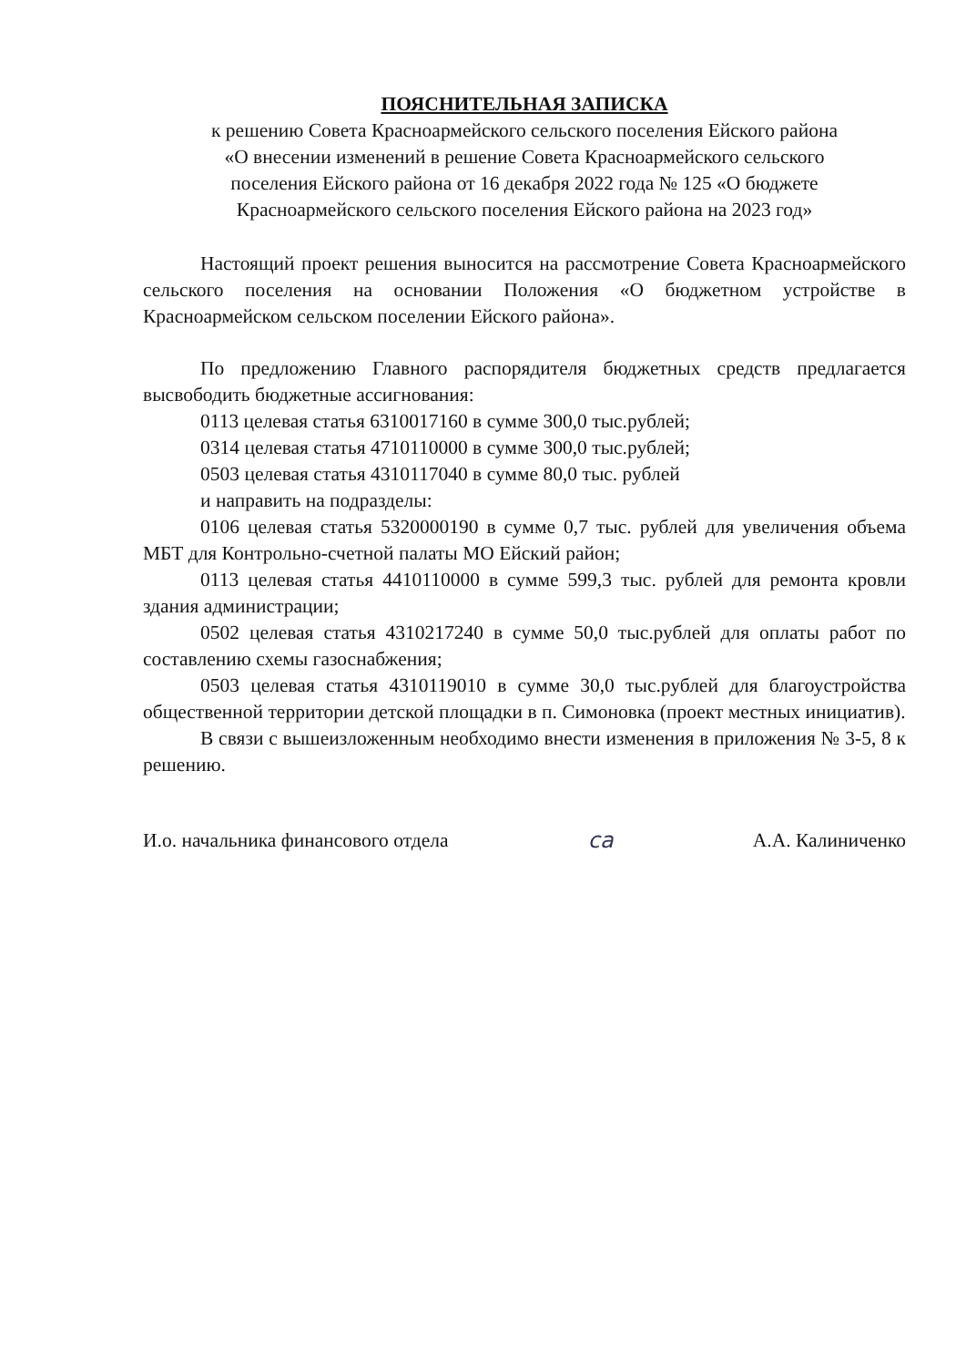ПОЯСНИТЕЛЬНАЯ ЗАПИСКА
к решению Совета Красноармейского сельского поселения Ейского района
«О внесении изменений в решение Совета Красноармейского сельского
поселения Ейского района от 16 декабря 2022 года № 125 «О бюджете
Красноармейского сельского поселения Ейского района на 2023 год»
Настоящий проект решения выносится на рассмотрение Совета Красноармейского сельского поселения на основании Положения «О бюджетном устройстве в Красноармейском сельском поселении Ейского района».
По предложению Главного распорядителя бюджетных средств предлагается высвободить бюджетные ассигнования:
0113 целевая статья 6310017160 в сумме 300,0 тыс.рублей;
0314 целевая статья 4710110000 в сумме 300,0 тыс.рублей;
0503 целевая статья 4310117040 в сумме 80,0 тыс. рублей
и направить на подразделы:
0106 целевая статья 5320000190 в сумме 0,7 тыс. рублей для увеличения объема МБТ для Контрольно-счетной палаты МО Ейский район;
0113 целевая статья 4410110000 в сумме 599,3 тыс. рублей для ремонта кровли здания администрации;
0502 целевая статья 4310217240 в сумме 50,0 тыс.рублей для оплаты работ по составлению схемы газоснабжения;
0503 целевая статья 4310119010 в сумме 30,0 тыс.рублей для благоустройства общественной территории детской площадки в п. Симоновка (проект местных инициатив).
В связи с вышеизложенным необходимо внести изменения в приложения № 3-5, 8 к решению.
И.о. начальника финансового отдела ca А.А. Калиниченко